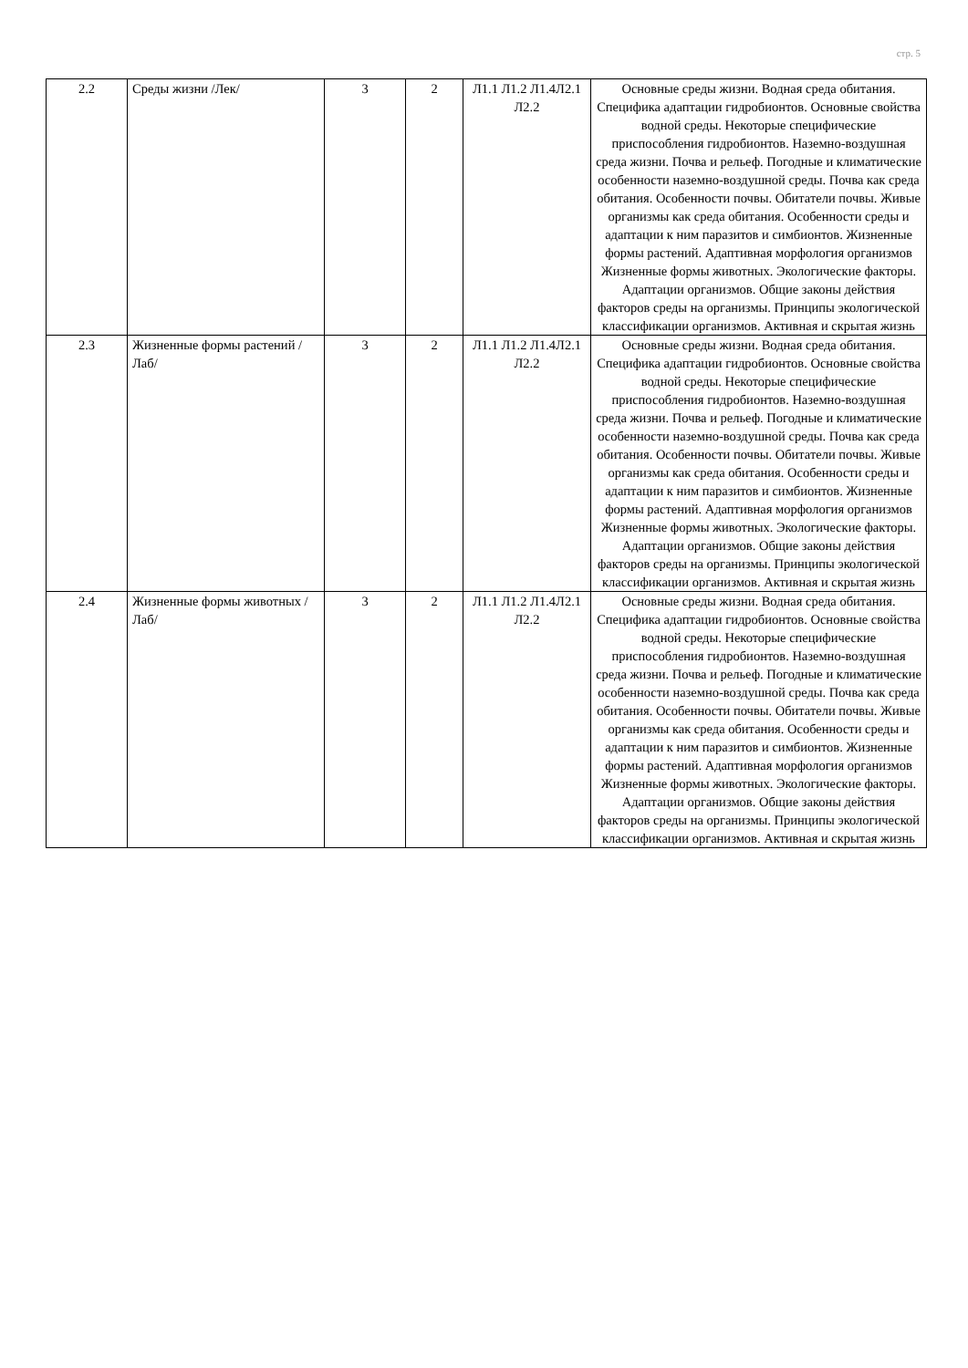стр. 5
| 2.2 | Среды жизни /Лек/ | 3 | 2 | Л1.1 Л1.2 Л1.4Л2.1 Л2.2 | Основные среды жизни. Водная среда обитания. Специфика адаптации гидробионтов. Основные свойства водной среды. Некоторые специфические приспособления гидробионтов. Наземно-воздушная среда жизни. Почва и рельеф. Погодные и климатические особенности наземно-воздушной среды. Почва как среда обитания. Особенности почвы. Обитатели почвы. Живые организмы как среда обитания. Особенности среды и адаптации к ним паразитов и симбионтов. Жизненные формы растений. Адаптивная морфология организмов Жизненные формы животных. Экологические факторы. Адаптации организмов. Общие законы действия факторов среды на организмы. Принципы экологической классификации организмов. Активная и скрытая жизнь |
| 2.3 | Жизненные формы растений /Лаб/ | 3 | 2 | Л1.1 Л1.2 Л1.4Л2.1 Л2.2 | Основные среды жизни. Водная среда обитания. Специфика адаптации гидробионтов. Основные свойства водной среды. Некоторые специфические приспособления гидробионтов. Наземно-воздушная среда жизни. Почва и рельеф. Погодные и климатические особенности наземно-воздушной среды. Почва как среда обитания. Особенности почвы. Обитатели почвы. Живые организмы как среда обитания. Особенности среды и адаптации к ним паразитов и симбионтов. Жизненные формы растений. Адаптивная морфология организмов Жизненные формы животных. Экологические факторы. Адаптации организмов. Общие законы действия факторов среды на организмы. Принципы экологической классификации организмов. Активная и скрытая жизнь |
| 2.4 | Жизненные формы животных /Лаб/ | 3 | 2 | Л1.1 Л1.2 Л1.4Л2.1 Л2.2 | Основные среды жизни. Водная среда обитания. Специфика адаптации гидробионтов. Основные свойства водной среды. Некоторые специфические приспособления гидробионтов. Наземно-воздушная среда жизни. Почва и рельеф. Погодные и климатические особенности наземно-воздушной среды. Почва как среда обитания. Особенности почвы. Обитатели почвы. Живые организмы как среда обитания. Особенности среды и адаптации к ним паразитов и симбионтов. Жизненные формы растений. Адаптивная морфология организмов Жизненные формы животных. Экологические факторы. Адаптации организмов. Общие законы действия факторов среды на организмы. Принципы экологической классификации организмов. Активная и скрытая жизнь |